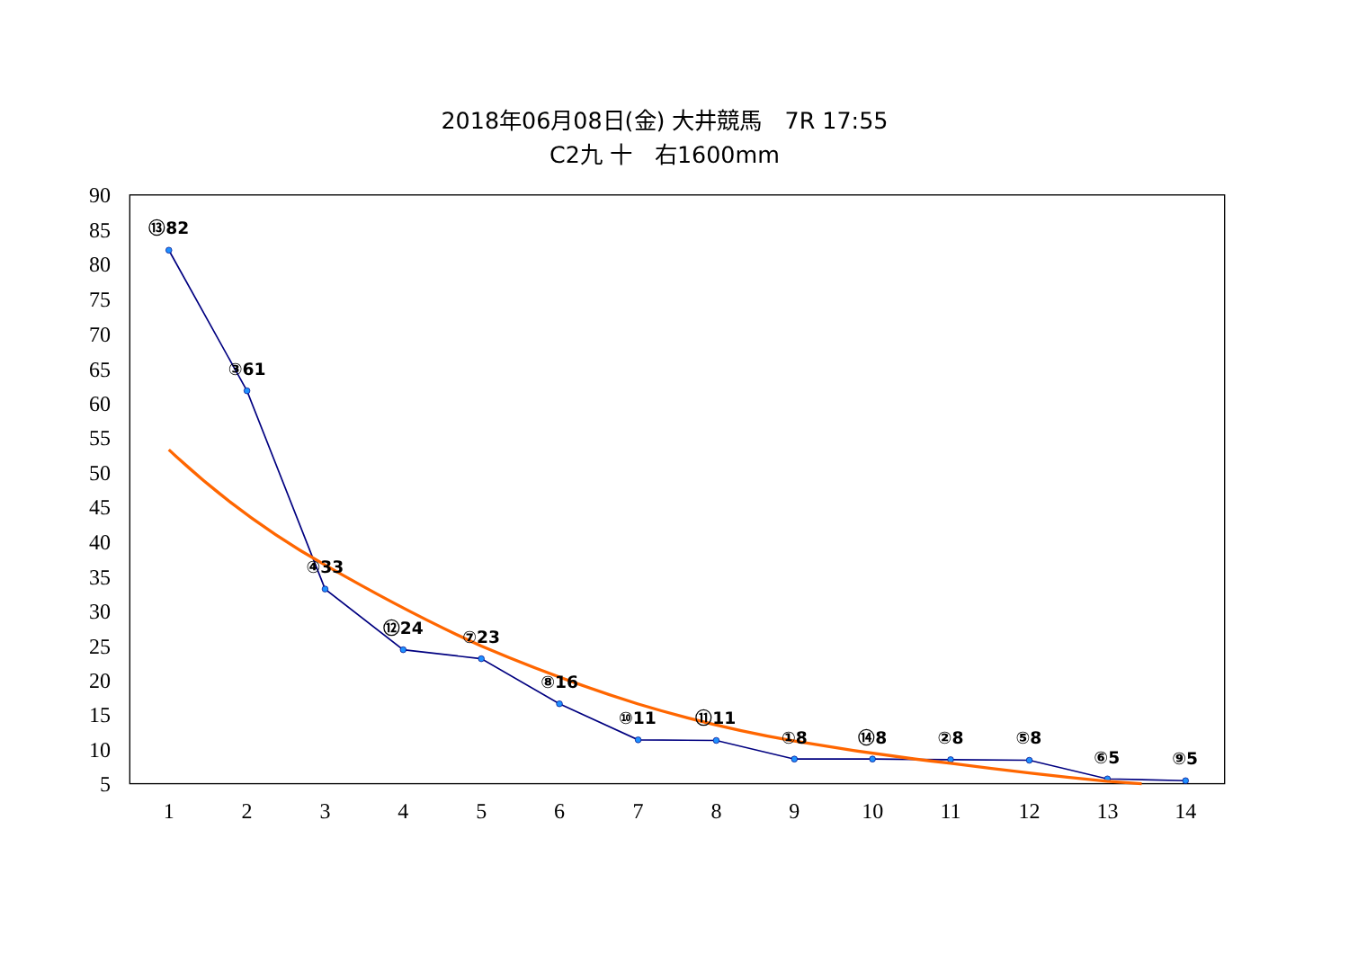2018年06月08日(金) 大井競馬　7R 17:55
C2九 十　右1600mm
90
85
80
75
70
65
60
55
50
45
40
35
30
25
20
15
10
5
⑬82
③61
④33
⑫24
⑦23
⑧16
⑩11
⑪11
①8
⑭8
②8
⑤8
⑥5
⑨5
1
2
3
4
5
6
7
8
9
10
11
12
13
14